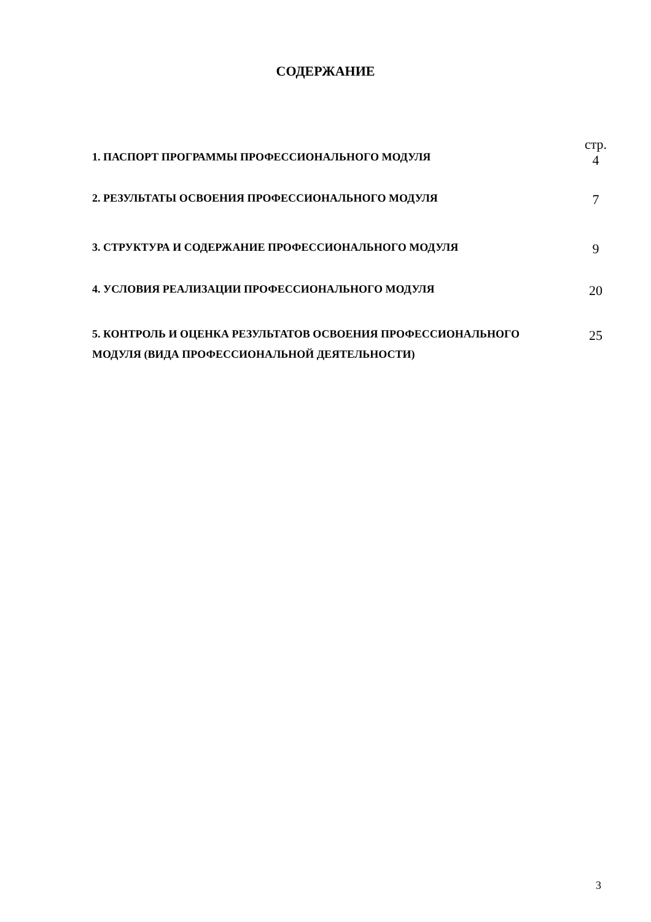СОДЕРЖАНИЕ
1. ПАСПОРТ ПРОГРАММЫ ПРОФЕССИОНАЛЬНОГО МОДУЛЯ
стр.
4
2. РЕЗУЛЬТАТЫ ОСВОЕНИЯ ПРОФЕССИОНАЛЬНОГО МОДУЛЯ
7
3. СТРУКТУРА И СОДЕРЖАНИЕ ПРОФЕССИОНАЛЬНОГО МОДУЛЯ
9
4. УСЛОВИЯ РЕАЛИЗАЦИИ ПРОФЕССИОНАЛЬНОГО МОДУЛЯ
20
5. КОНТРОЛЬ И ОЦЕНКА РЕЗУЛЬТАТОВ ОСВОЕНИЯ ПРОФЕССИОНАЛЬНОГО МОДУЛЯ (ВИДА ПРОФЕССИОНАЛЬНОЙ ДЕЯТЕЛЬНОСТИ)
25
3